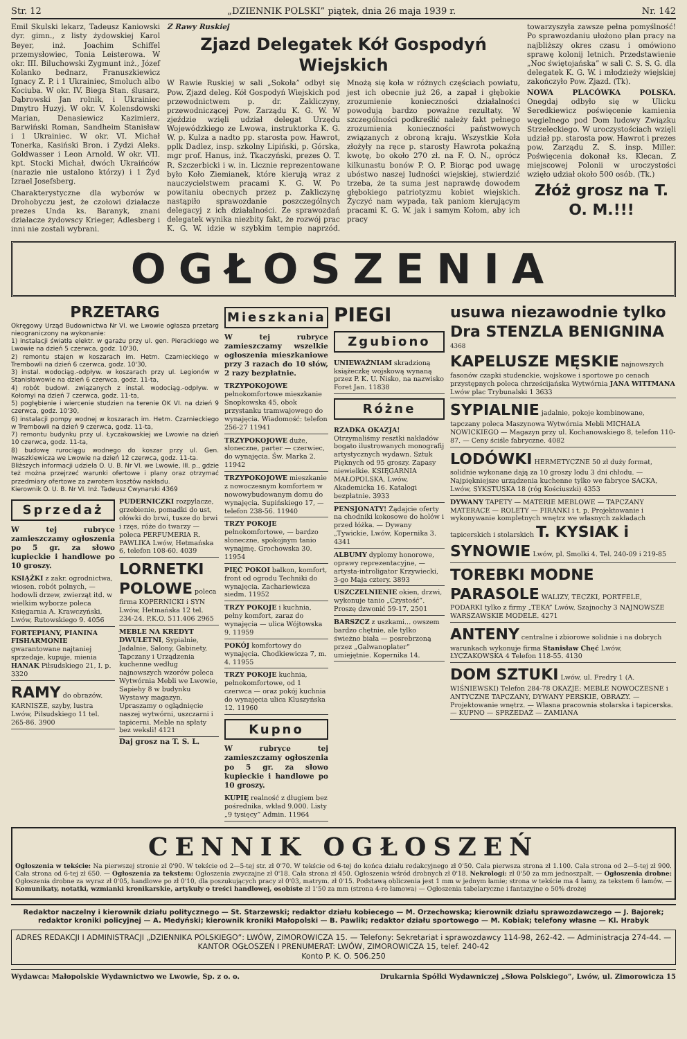Str. 12 „DZIENNIK POLSKI” piątek, dnia 26 maja 1939 r. Nr. 142
Emil Skulski lekarz, Tadeusz Kaniowski dyr. gimn., z listy żydowskiej Karol Beyer, inż. Joachim Schiffel przemysłowiec, Tonia Leisterowa. W okr. III. Biluchowski Zygmunt inż., Józef Kolanko bednarz, Franuszkiewicz Ignacy Z. P. i 1 Ukrainiec, Smoluch albo Kociuba. W okr. IV. Biega Stan. ślusarz, Dąbrowski Jan rolnik, i Ukrainiec Dmytro Huzyj. W okr. V. Kolensdowski Marian, Denasiewicz Kazimierz, Barwiński Roman, Sandheim Stanisław i 1 Ukrainiec. W okr. VI. Michał Tonerka, Kasiński Bron. i Zydzi Aleks. Goldwasser i Leon Arnold. W okr. VII. kpt. Stocki Michał, dwóch Ukraińców (narazie nie ustalono którzy) i 1 Żyd Izrael Josefsberg.
Charakterystyczne dla wyborów w Drohobyczu jest, że czołowi działacze prezes Unda ks. Baranyk, znani działacze żydowscy Krieger, Adlesberg i inni nie zostali wybrani.
Z Rawy Ruskiej
Zjazd Delegatek Kół Gospodyń Wiejskich
W Rawie Ruskiej w sali „Sokoła” odbył się Pow. Zjazd deleg. Kół Gospodyń Wiejskich pod przewodnictwem p. dr. Zakliczyny, przewodniczącej Pow. Zarządu K. G. W. W zjeździe wzięli udział delegat Urzędu Wojewódzkiego ze Lwowa, instruktorka K. G. W. p. Kulza a nadto pp. starosta pow. Hawrot, pplk Dadlez, insp. szkolny Lipiński, p. Górska, mgr prof. Hanus, inż. Tkaczyński, prezes O. T. R. Szczerbicki i w. in. Licznie reprezentowane było Koło Ziemianek, które kierują wraz z nauczycielstwem pracami K. G. W. Po powitaniu obecnych przez p. Zakliczynę nastąpiło sprawozdanie poszczególnych delegacyj z ich działalności. Ze sprawozdań delegatek wynika niezbity fakt, że rozwój prac K. G. W. idzie w szybkim tempie naprzód. Mnożą się koła w różnych częściach powiatu, jest ich obecnie już 26, a zapał i głębokie zrozumienie konieczności działalności powodują bardzo poważne rezultaty. W szczególności podkreślić należy fakt pełnego zrozumienia konieczności państwowych związanych z obroną kraju. Wszystkie Koła złożyły na ręce p. starosty Hawrota pokaźną kwotę, bo około 270 zł. na F. O. N., oprócz kilkunastu bonów P. O. P. Biorąc pod uwagę ubóstwo naszej ludności wiejskiej, stwierdzić trzeba, że ta suma jest naprawdę dowodem głębokiego patriotyzmu kobiet wiejskich. Życzyć nam wypada, tak paniom kierującym pracami K. G. W. jak i samym Kołom, aby ich pracy
towarzyszyła zawsze pełna pomyślność! Po sprawozdaniu ułożono plan pracy na najbliższy okres czasu i omówiono sprawę kolonij letnich. Przedstawienie „Noc świętojańska” w sali C. S. S. G. dla delegatek K. G. W. i młodzieży wiejskiej zakończyło Pow. Zjazd. (Tk).
NOWA PLACÓWKA POLSKA. Onegdaj odbyło się w Ulicku Seredkiewicz poświęcenie kamienia węgielnego pod Dom ludowy Związku Strzeleckiego. W uroczystościach wzięli udział pp. starosta pow. Hawrot i prezes pow. Zarządu Z. S. insp. Miller. Poświęcenia dokonał ks. Klecan. Z miejscowej Polonii w uroczystości wzięło udział około 500 osób. (Tk.)
Złóż grosz na T. O. M.!!!
OGŁOSZENIA
PRZETARG
Okręgowy Urząd Budownictwa Nr VI. we Lwowie ogłasza przetarg nieograniczony na wykonanie:
1) instalacji światła elektr. w garażu przy ul. gen. Pierackiego we Lwowie na dzień 5 czerwca, godz. 10'30,
2) remontu stajen w koszarach im. Hetm. Czarnieckiego w Trembowli na dzień 6 czerwca, godz. 10'30,
3) instal. wodociąg.-odpływ. w koszarach przy ul. Legionów w Stanisławowie na dzień 6 czerwca, godz. 11-ta,
4) robót budowl. związanych z instal. wodociąg.-odpływ. w Kołomyi na dzień 7 czerwca, godz. 11-ta,
5) pogłębienie i wiercenie studzien na terenie OK VI. na dzień 9 czerwca, godz. 10'30,
6) instalacji pompy wodnej w koszarach im. Hetm. Czarnieckiego w Trembowli na dzień 9 czerwca, godz. 11-ta,
7) remontu budynku przy ul. Łyczakowskiej we Lwowie na dzień 10 czerwca, godz. 11-ta,
8) budowę rurociągu wodnego do koszar przy ul. Gen. Iwaszkiewicza we Lwowie na dzień 12 czerwca, godz. 11-ta.
Bliższych informacji udziela O. U. B. Nr VI. we Lwowie, III. p., gdzie też można przejrzeć warunki ofertowe i plany oraz otrzymać przedmiary ofertowe za zwrotem kosztów nakładu.
Kierownik O. U. B. Nr VI. Inż. Tadeusz Cwynarski 4369
Sprzedaż
W tej rubryce zamieszczamy ogłoszenia po 5 gr. za słowo kupieckie i handlowe po 10 groszy.
KSIĄŻKI z zakr. ogrodnictwa, wiosen. robót polnych, — hodowli drzew, zwierząt itd. w wielkim wyborze poleca Księgarnia A. Krawczyński, Lwów, Rutowskiego 9. 4056
FORTEPIANY, PIANINA FISHARMONIE gwarantowane najtaniej sprzedaje, kupuje, mienia HANAK Piłsudskiego 21, I. p. 3320
RAMY do obrazów. KARNISZE, szyby, lustra Lwów, Piłsudskiego 11 tel. 265-86. 3900
PUDERNICZKI rozpylacze, grzebienie, pomadki do ust, ołówki do brwi, tusze do brwi i rzęs, róże do twarzy — poleca PERFUMERIA R. PAWLIKA Lwów, Hetmańska 6, telefon 108-60. 4039
LORNETKI POLOWE poleca firma KOPERNICKI i SYN Lwów, Hetmańska 12 tel. 234-24. P.K.O. 511.406 2965
MEBLE NA KREDYT DWULETNI, Sypialnie, Jadalnie, Salony, Gabinety, Tapczany i Urządzenia kuchenne według najnowszych wzorów poleca Wytwórnia Mebli we Lwowie, Sapiehy 8 w budynku Wystawy magazyn. Upraszamy o oglądnięcie naszej wytwórni, uszczarni i tapicerni. Meble na spłaty bez weksli! 4121
Daj grosz na T. S. L.
Mieszkania
W tej rubryce zamieszczamy wszelkie ogłoszenia mieszkaniowe przy 3 razach do 10 słów, 2 razy bezpłatnie.
TRZYPOKOJOWE pełnokomfortowe mieszkanie Snopkowska 45, obok przystanku tramwajowego do wynajęcia. Wiadomość: telefon 256-27 11941
TRZYPOKOJOWE duże, słoneczne, parter — czerwiec, do wynajęcia. Św. Marka 2. 11942
TRZYPOKOJOWE mieszkanie z nowoczesnym komfortem w nowowybudowanym domu do wynajęcia. Supińskiego 17, — telefon 238-56. 11940
TRZY POKOJE pełnokomfortowe, — bardzo słoneczne, spokojnym tanio wynajmę. Grochowska 30. 11954
PIĘĆ POKOI balkon, komfort, front od ogrodu Techniki do wynajęcia. Zachariewicza siedm. 11952
TRZY POKOJE i kuchnia, pełny komfort, zaraz do wynajęcia — ulica Wójtowska 9. 11959
POKÓJ komfortowy do wynajęcia. Chodkiewicza 7, m. 4. 11955
TRZY POKOJE kuchnia, pełnokomfortowe, od 1 czerwca — oraz pokój kuchnia do wynajęcia ulica Kluszyńska 12. 11960
Kupno
W rubryce tej zamieszczamy ogłoszenia po 5 gr. za słowo kupieckie i handlowe po 10 groszy.
KUPIĘ realność z długiem bez pośrednika, wkład 9.000. Listy „9 tysięcy” Admin. 11964
PIEGI
Zgubiono
UNIEWAŻNIAM skradzioną książeczkę wojskową wynaną przez P. K. U. Nisko, na nazwisko Foret Jan. 11838
Różne
RZADKA OKAZJA! Otrzymaliśmy resztki nakładów bogato ilustrowanych monografij artystycznych wydawn. Sztuk Pięknych od 95 groszy. Zapasy niewielkie. KSIĘGARNIA MAŁOPOLSKA, Lwów, Akademicka 16. Katalogi bezpłatnie. 3933
PENSJONATY! Żądajcie oferty na chodniki kokosowe do holów i przed łóżka. — Dywany „Tywickie, Lwów, Kopernika 3. 4341
ALBUMY dyplomy honorowe, oprawy reprezentacyjne, — artysta-introligator Krzywiecki, 3-go Maja cztery. 3893
USZCZELNIENIE okien, drzwi, wykonuje tanio „Czystość”. Proszę dzwonić 59-17. 2501
BARSZCZ z uszkami... owszem bardzo chętnie, ale tylko świeżno biała — posrebrzoną przez „Galwanoplater” umiejętnie. Kopernika 14.
usuwa niezawodnie tylko Dra STENZLA BENIGNINA
4368
KAPELUSZE MĘSKIE najnowszych fasonów czapki studenckie, wojskowe i sportowe po cenach przystępnych poleca chrześcijańska Wytwórnia JANA WITTMANA Lwów plac Trybunalski 1 3633
SYPIALNIE jadalnie, pokoje kombinowane, tapczany poleca Maszynowa Wytwórnia Mebli MICHAŁA NOWICKIEGO — Magazyn przy ul. Kochanowskiego 8, telefon 110-87. — Ceny ściśle fabryczne. 4082
LODÓWKI HERMETYCZNE 50 zł duży format, solidnie wykonane dają za 10 groszy lodu 3 dni chłodu. — Najpiękniejsze urządzenia kuchenne tylko we fabryce SACKA, Lwów, SYKSTUSKA 18 (róg Kościuszki) 4353
DYWANY TAPETY — MATERIE MEBLOWE — TAPCZANY MATERACE — ROLETY — FIRANKI i t. p. Projektowanie i wykonywanie kompletnych wnętrz we własnych zakładach tapicerskich i stolarskich T. KYSIAK i SYNOWIE Lwów, pl. Smolki 4. Tel. 240-09 i 219-85
TOREBKI MODNE PARASOLE WALIZY, TECZKI, PORTFELE, PODARKI tylko z firmy „TEKA” Lwów, Szajnochy 3 NAJNOWSZE WARSZAWSKIE MODELE. 4271
ANTENY centralne i zbiorowe solidnie i na dobrych warunkach wykonuje firma Stanisław Chęć Lwów, ŁYCZAKOWSKA 4 Telefon 118-55. 4130
DOM SZTUKI Lwów, ul. Fredry 1 (A. WIŚNIEWSKI) Telefon 284-78 OKAZJE: MEBLE NOWOCZESNE i ANTYCZNE TAPCZANY, DYWANY PERSKIE, OBRAZY. — Projektowanie wnętrz. — Własna pracownia stolarska i tapicerska. — KUPNO — SPRZEDAŻ — ZAMIANA
CENNIK OGŁOSZEŃ
Ogłoszenia w tekście: Na pierwszej stronie zł 0'90. W tekście od 2—5-tej str. zł 0'70. W tekście od 6-tej do końca działu redakcyjnego zł 0'50. Cała pierwsza strona zł 1.100. Cała strona od 2—5-tej zł 900. Cała strona od 6-tej zł 650. — Ogłoszenia za tekstem: Ogłoszenia zwyczajne zł 0'18. Cała strona zł 450. Ogłoszenia wśród drobnych zł 0'18. Nekrologi: zł 0'50 za mm jednoszpalt. — Ogłoszenia drobne: Ogłoszenia drobne za wyraz zł 0'05, handlowe po zł 0'10, dla poszukujących pracy zł 0'03, matrym. zł 0'15. Podstawą obliczenia jest 1 mm w jednym łamie; strona w tekście ma 4 łamy, za tekstem 6 łamów. — Komunikaty, notatki, wzmianki kronikarskie, artykuły o treści handlowej, osobiste zł 1'50 za mm (strona 4-ro łamowa) — Ogłoszenia tabelaryczne i fantazyjne o 50% drożej
Redaktor naczelny i kierownik działu politycznego — St. Starzewski; redaktor działu kobiecego — M. Orzechowska; kierownik działu sprawozdawczego — J. Bajorek; redaktor kroniki policyjnej — A. Medyński; kierownik kroniki Małopolski — B. Pawlik; redaktor działu sportowego — M. Kobiak; telefony własne — Kl. Hrabyk
ADRES REDAKCJI I ADMINISTRACJI „DZIENNIKA POLSKIEGO”: LWÓW, ZIMOROWICZA 15. — Telefony: Sekretariat i sprawozdawcy 114-98, 262-42. — Administracja 274-44. — KANTOR OGŁOSZEŃ I PRENUMERAT: LWÓW, ZIMOROWICZA 15, telef. 240-42
Konto P. K. O. 506.250
Wydawca: Małopolskie Wydawnictwo we Lwowie, Sp. z o. o. Drukarnia Spółki Wydawniczej „Słowa Polskiego”, Lwów, ul. Zimorowicza 15